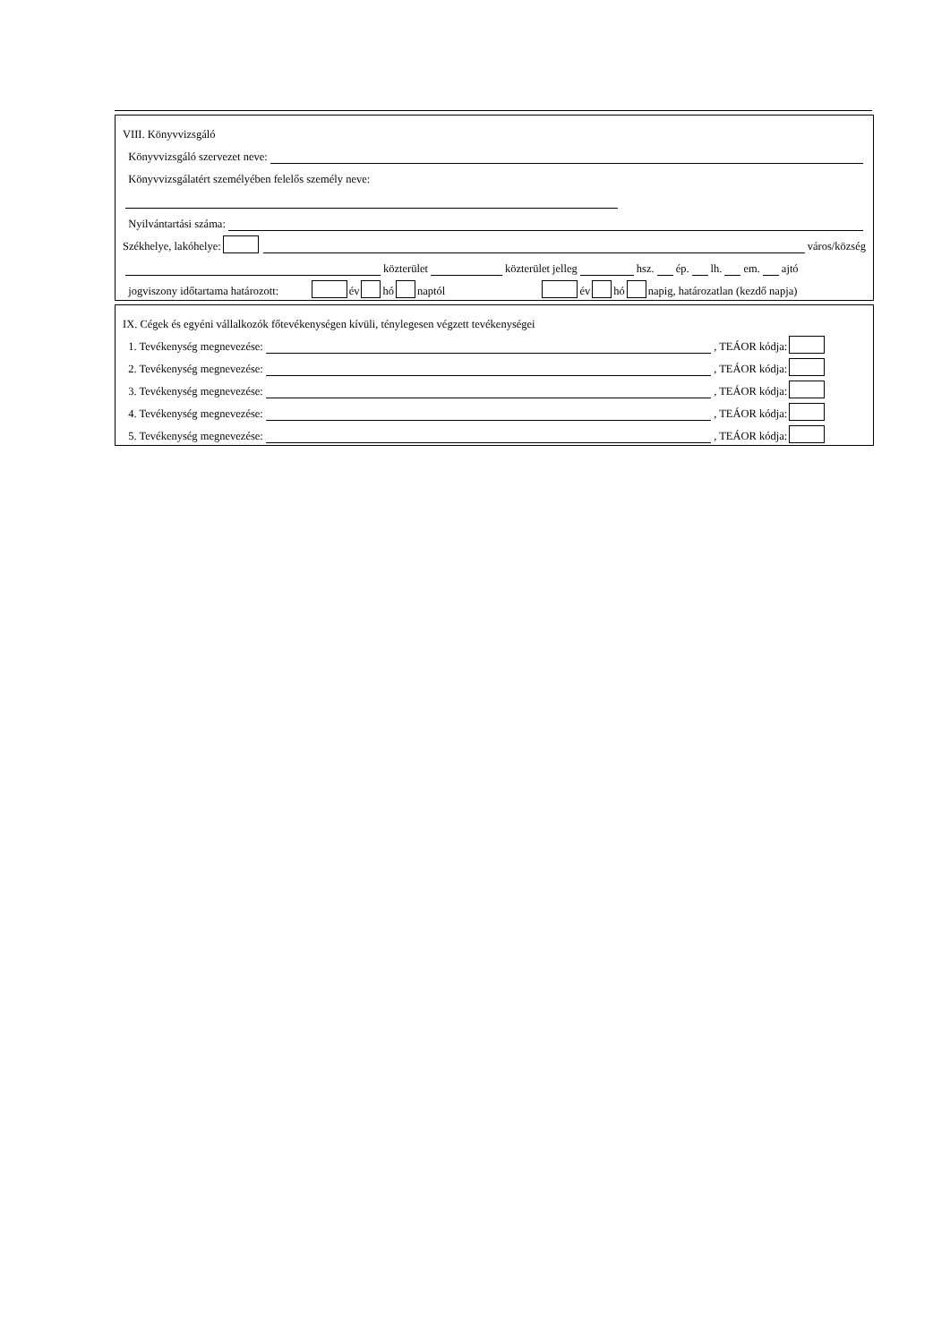VIII. Könyvvizsgáló
Könyvvizsgáló szervezet neve:
Könyvvizsgálatért személyében felelős személy neve:
Nyilvántartási száma:
Székhelye, lakóhelye: város/község
közterület közterület jelleg hsz. ép. lh. em. ajtó
jogviszony időtartama határozott: év hó naptól év hó napig, határozatlan (kezdő napja)
IX. Cégek és egyéni vállalkozók főtevékenységen kívüli, ténylegesen végzett tevékenységei
1. Tevékenység megnevezése: , TEÁOR kódja:
2. Tevékenység megnevezése: , TEÁOR kódja:
3. Tevékenység megnevezése: , TEÁOR kódja:
4. Tevékenység megnevezése: , TEÁOR kódja:
5. Tevékenység megnevezése: , TEÁOR kódja: